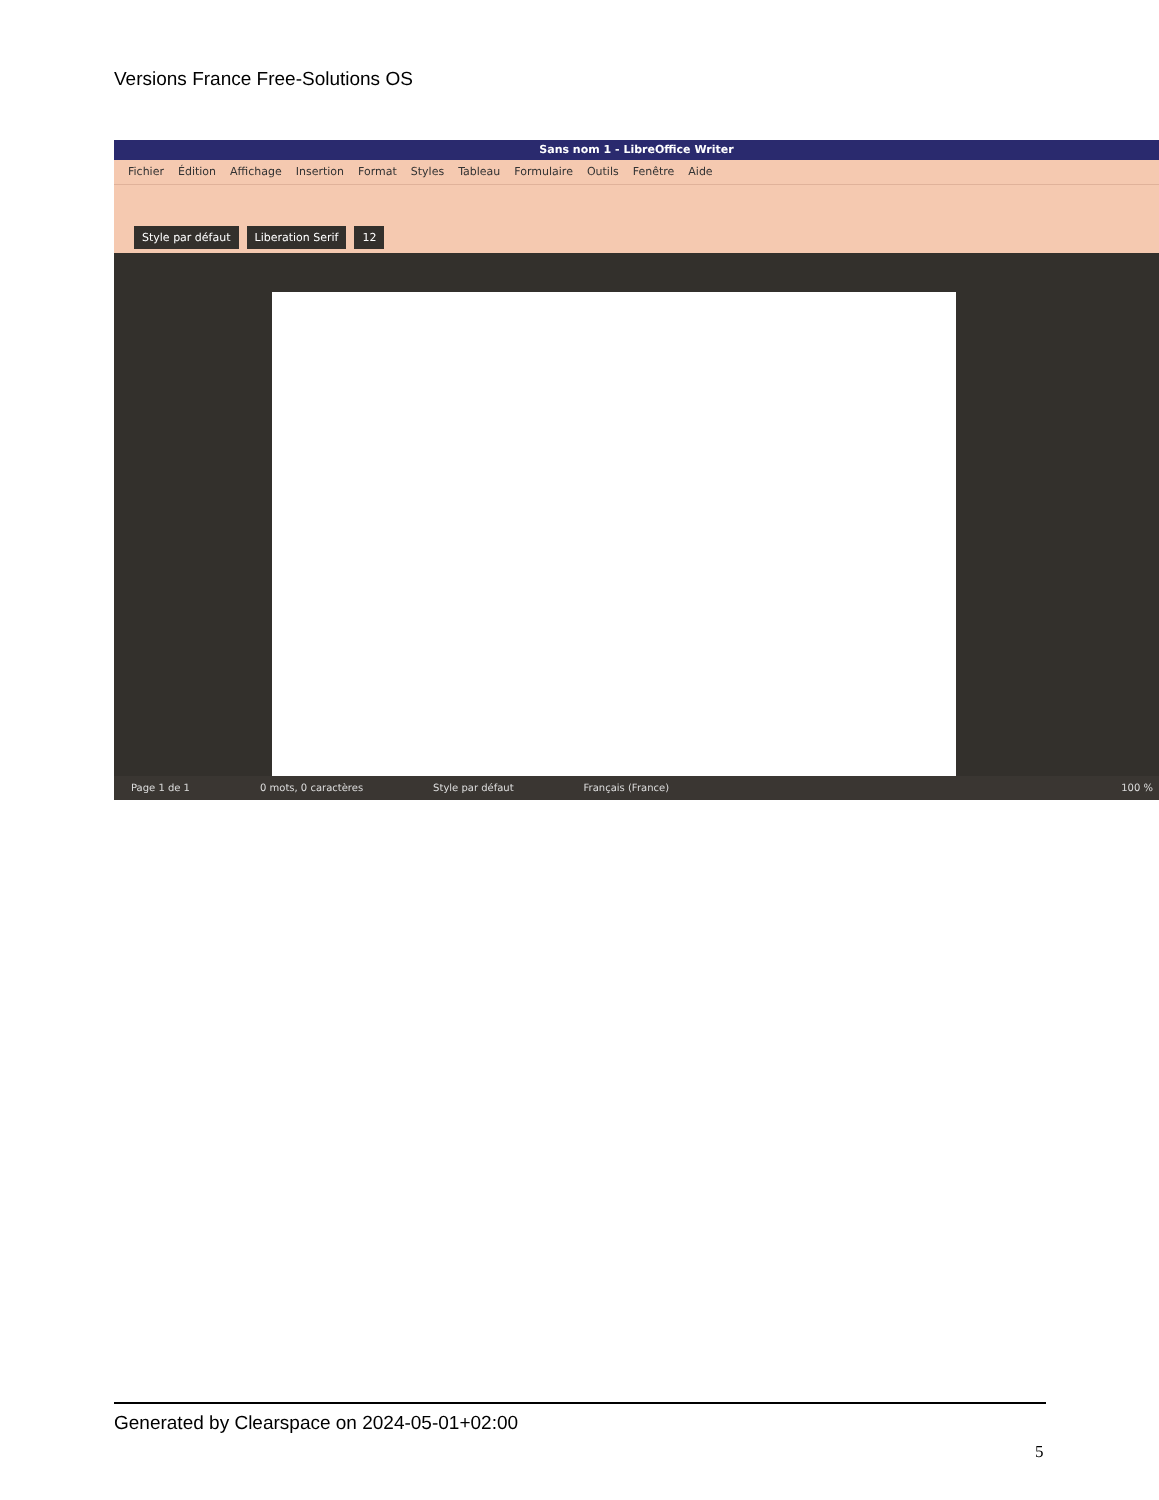Versions France Free-Solutions OS
Sans nom 1 - LibreOffice Writer
Fichier Édition Affichage Insertion Format Styles Tableau Formulaire Outils Fenêtre Aide
Style par défaut Liberation Serif 12
Page 1 de 1 0 mots, 0 caractères Style par défaut Français (France) 100 %
Generated by Clearspace on 2024-05-01+02:00
5